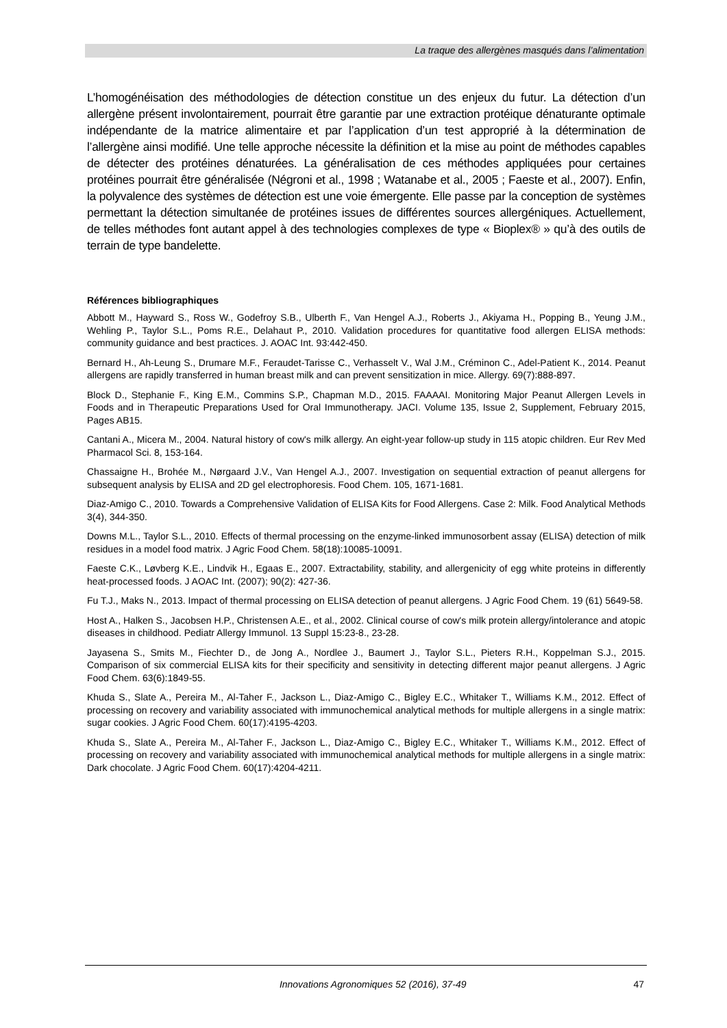La traque des allergènes masqués dans l’alimentation
L’homogénéisation des méthodologies de détection constitue un des enjeux du futur. La détection d’un allergène présent involontairement, pourrait être garantie par une extraction protéique dénaturante optimale indépendante de la matrice alimentaire et par l’application d’un test approprié à la détermination de l’allergène ainsi modifié. Une telle approche nécessite la définition et la mise au point de méthodes capables de détecter des protéines dénaturées. La généralisation de ces méthodes appliquées pour certaines protéines pourrait être généralisée (Négroni et al., 1998 ; Watanabe et al., 2005 ; Faeste et al., 2007). Enfin, la polyvalence des systèmes de détection est une voie émergente. Elle passe par la conception de systèmes permettant la détection simultanée de protéines issues de différentes sources allergéniques. Actuellement, de telles méthodes font autant appel à des technologies complexes de type « Bioplex® » qu’à des outils de terrain de type bandelette.
Références bibliographiques
Abbott M., Hayward S., Ross W., Godefroy S.B., Ulberth F., Van Hengel A.J., Roberts J., Akiyama H., Popping B., Yeung J.M., Wehling P., Taylor S.L., Poms R.E., Delahaut P., 2010. Validation procedures for quantitative food allergen ELISA methods: community guidance and best practices. J. AOAC Int. 93:442-450.
Bernard H., Ah-Leung S., Drumare M.F., Feraudet-Tarisse C., Verhasselt V., Wal J.M., Créminon C., Adel-Patient K., 2014. Peanut allergens are rapidly transferred in human breast milk and can prevent sensitization in mice. Allergy. 69(7):888-897.
Block D., Stephanie F., King E.M., Commins S.P., Chapman M.D., 2015. FAAAAI. Monitoring Major Peanut Allergen Levels in Foods and in Therapeutic Preparations Used for Oral Immunotherapy. JACI. Volume 135, Issue 2, Supplement, February 2015, Pages AB15.
Cantani A., Micera M., 2004. Natural history of cow's milk allergy. An eight-year follow-up study in 115 atopic children. Eur Rev Med Pharmacol Sci. 8, 153-164.
Chassaigne H., Brohée M., Nørgaard J.V., Van Hengel A.J., 2007. Investigation on sequential extraction of peanut allergens for subsequent analysis by ELISA and 2D gel electrophoresis. Food Chem. 105, 1671-1681.
Diaz-Amigo C., 2010. Towards a Comprehensive Validation of ELISA Kits for Food Allergens. Case 2: Milk. Food Analytical Methods 3(4), 344-350.
Downs M.L., Taylor S.L., 2010. Effects of thermal processing on the enzyme-linked immunosorbent assay (ELISA) detection of milk residues in a model food matrix. J Agric Food Chem. 58(18):10085-10091.
Faeste C.K., Løvberg K.E., Lindvik H., Egaas E., 2007. Extractability, stability, and allergenicity of egg white proteins in differently heat-processed foods. J AOAC Int. (2007); 90(2): 427-36.
Fu T.J., Maks N., 2013. Impact of thermal processing on ELISA detection of peanut allergens. J Agric Food Chem. 19 (61) 5649-58.
Host A., Halken S., Jacobsen H.P., Christensen A.E., et al., 2002. Clinical course of cow's milk protein allergy/intolerance and atopic diseases in childhood. Pediatr Allergy Immunol. 13 Suppl 15:23-8., 23-28.
Jayasena S., Smits M., Fiechter D., de Jong A., Nordlee J., Baumert J., Taylor S.L., Pieters R.H., Koppelman S.J., 2015. Comparison of six commercial ELISA kits for their specificity and sensitivity in detecting different major peanut allergens. J Agric Food Chem. 63(6):1849-55.
Khuda S., Slate A., Pereira M., Al-Taher F., Jackson L., Diaz-Amigo C., Bigley E.C., Whitaker T., Williams K.M., 2012. Effect of processing on recovery and variability associated with immunochemical analytical methods for multiple allergens in a single matrix: sugar cookies. J Agric Food Chem. 60(17):4195-4203.
Khuda S., Slate A., Pereira M., Al-Taher F., Jackson L., Diaz-Amigo C., Bigley E.C., Whitaker T., Williams K.M., 2012. Effect of processing on recovery and variability associated with immunochemical analytical methods for multiple allergens in a single matrix: Dark chocolate. J Agric Food Chem. 60(17):4204-4211.
Innovations Agronomiques 52 (2016), 37-49 47